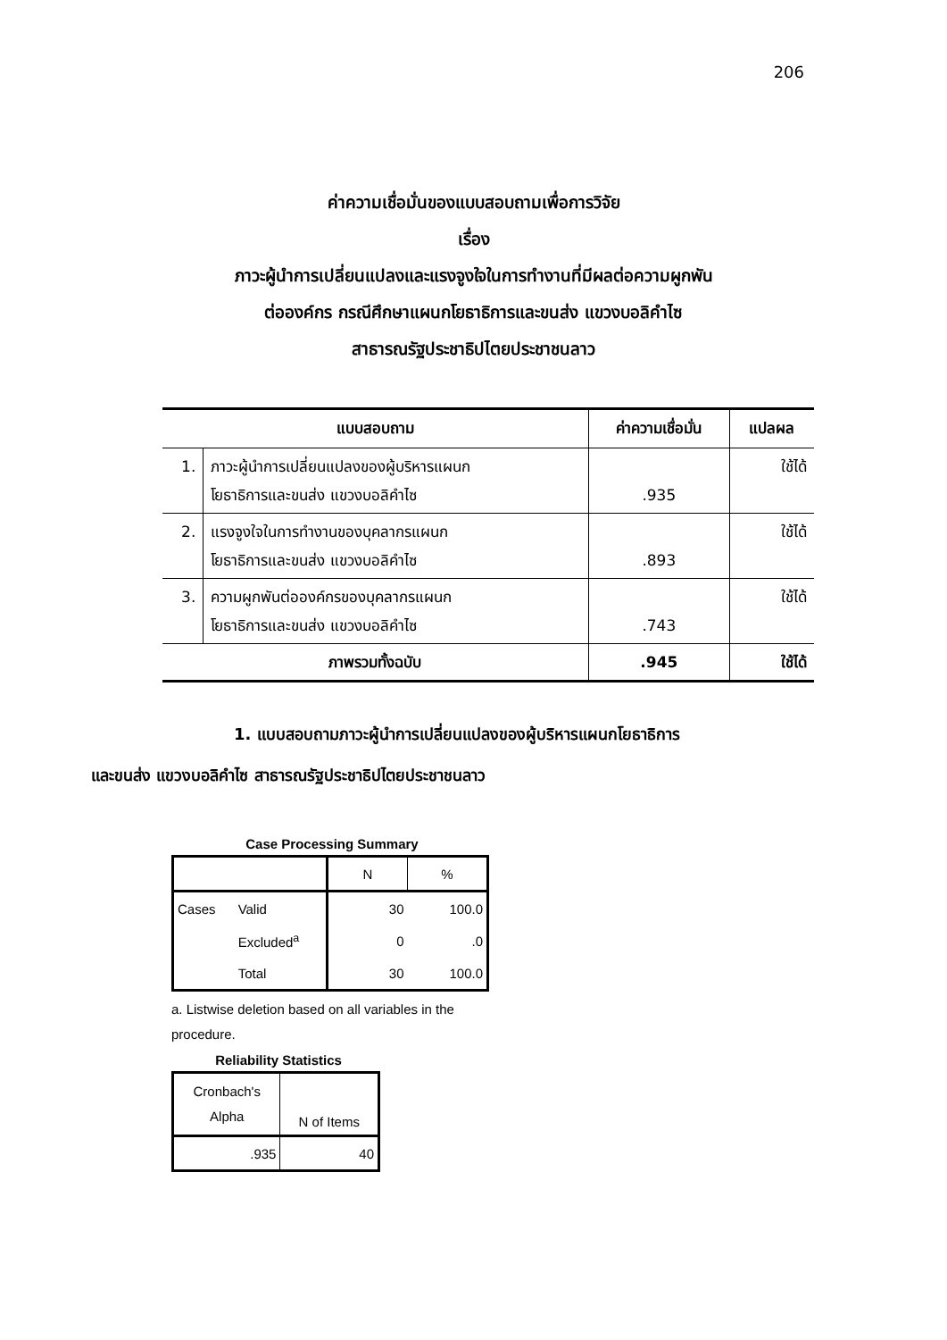206
ค่าความเชื่อมั่นของแบบสอบถามเพื่อการวิจัย
เรื่อง
ภาวะผู้นำการเปลี่ยนแปลงและแรงจูงใจในการทำงานที่มีผลต่อความผูกพัน
ต่อองค์กร กรณีศึกษาแผนกโยธาธิการและขนส่ง แขวงบอลิคำไซ
สาธารณรัฐประชาธิปไตยประชาชนลาว
| แบบสอบถาม | | ค่าความเชื่อมั่น | แปลผล |
| --- | --- | --- | --- |
| 1. | ภาวะผู้นำการเปลี่ยนแปลงของผู้บริหารแผนก โยธาธิการและขนส่ง แขวงบอลิคำไซ | .935 | ใช้ได้ |
| 2. | แรงจูงใจในการทำงานของบุคลากรแผนก โยธาธิการและขนส่ง แขวงบอลิคำไซ | .893 | ใช้ได้ |
| 3. | ความผูกพันต่อองค์กรของบุคลากรแผนก โยธาธิการและขนส่ง แขวงบอลิคำไซ | .743 | ใช้ได้ |
| ภาพรวมทั้งฉบับ | | .945 | ใช้ได้ |
1. แบบสอบถามภาวะผู้นำการเปลี่ยนแปลงของผู้บริหารแผนกโยธาธิการ
และขนส่ง แขวงบอลิคำไซ สาธารณรัฐประชาธิปไตยประชาชนลาว
Case Processing Summary
| | | N | % |
| Cases | Valid | 30 | 100.0 |
| | Excluded<sup>a</sup> | 0 | .0 |
| | Total | 30 | 100.0 |
a. Listwise deletion based on all variables in the procedure.
Reliability Statistics
| Cronbach's Alpha | N of Items |
| .935 | 40 |